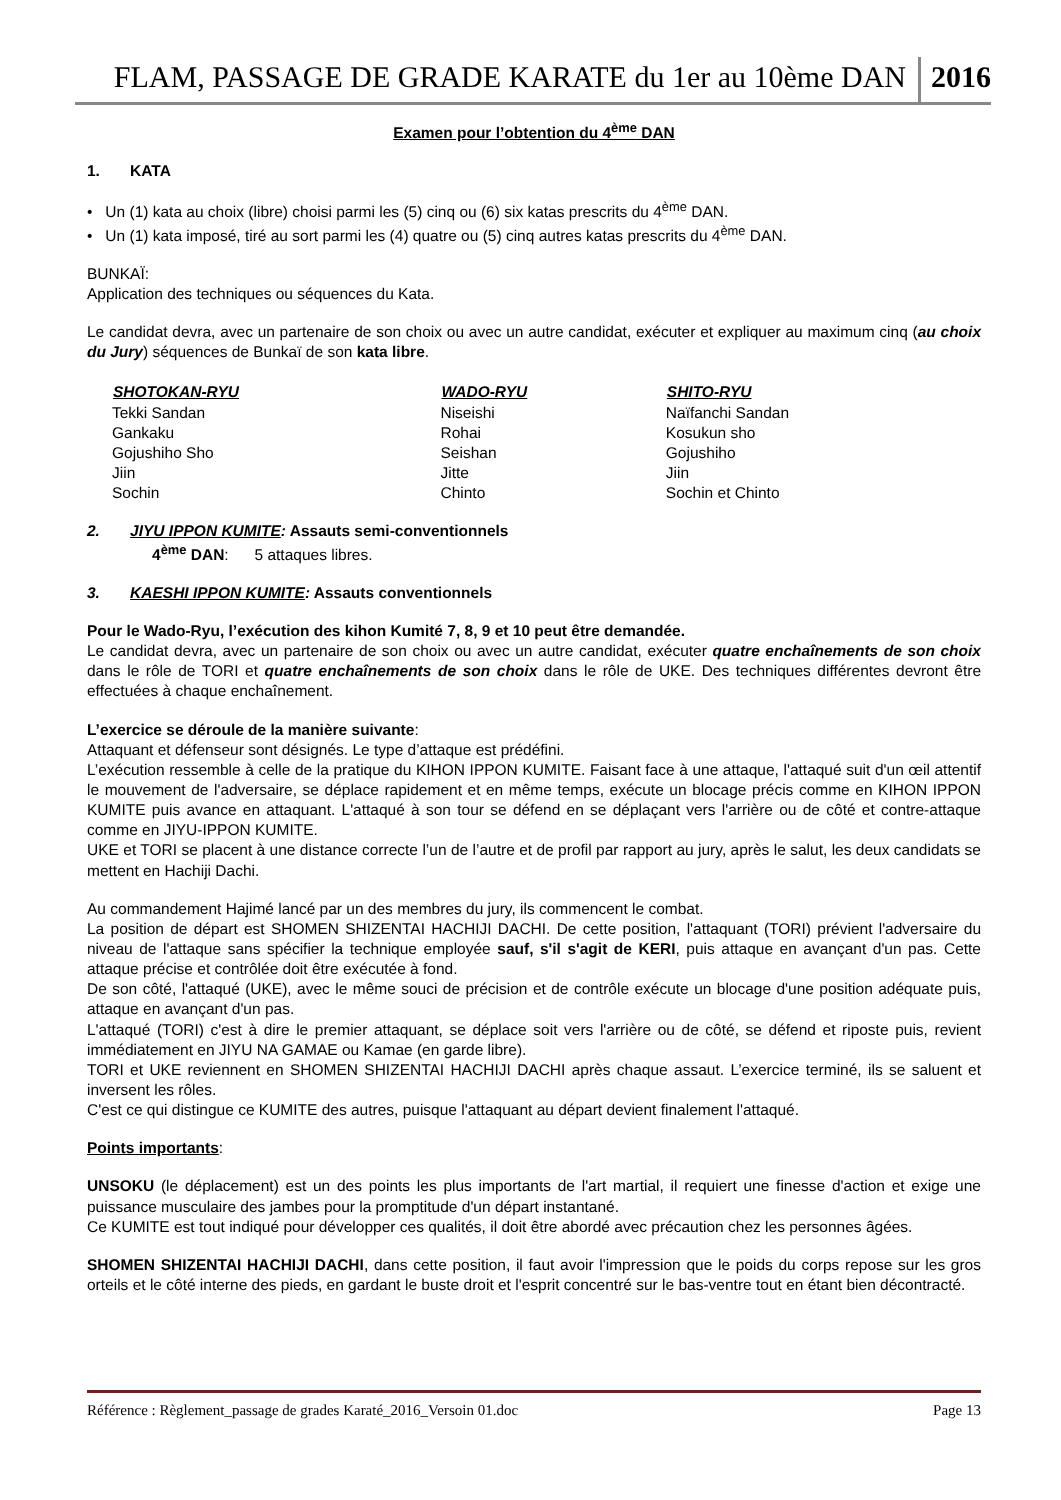FLAM, PASSAGE DE GRADE KARATE du 1er au 10ème DAN 2016
Examen pour l’obtention du 4<sup>ème</sup> DAN
1. KATA
• Un (1) kata au choix (libre) choisi parmi les (5) cinq ou (6) six katas prescrits du 4<sup>ème</sup> DAN.
• Un (1) kata imposé, tiré au sort parmi les (4) quatre ou (5) cinq autres katas prescrits du 4<sup>ème</sup> DAN.
BUNKAÏ:
Application des techniques ou séquences du Kata.
Le candidat devra, avec un partenaire de son choix ou avec un autre candidat, exécuter et expliquer au maximum cinq (au choix du Jury) séquences de Bunkaï de son kata libre.
| SHOTOKAN-RYU | WADO-RYU | SHITO-RYU |
| --- | --- | --- |
| Tekki Sandan | Niseishi | Naïfanchi Sandan |
| Gankaku | Rohai | Kosukun sho |
| Gojushiho Sho | Seishan | Gojushiho |
| Jiin | Jitte | Jiin |
| Sochin | Chinto | Sochin et Chinto |
2. JIYU IPPON KUMITE: Assauts semi-conventionnels
4<sup>ème</sup> DAN: 5 attaques libres.
3. KAESHI IPPON KUMITE: Assauts conventionnels
Pour le Wado-Ryu, l’exécution des kihon Kumité 7, 8, 9 et 10 peut être demandée.
Le candidat devra, avec un partenaire de son choix ou avec un autre candidat, exécuter quatre enchaînements de son choix dans le rôle de TORI et quatre enchaînements de son choix dans le rôle de UKE. Des techniques différentes devront être effectuées à chaque enchaînement.
L’exercice se déroule de la manière suivante:
Attaquant et défenseur sont désignés. Le type d’attaque est prédéfini.
L’exécution ressemble à celle de la pratique du KIHON IPPON KUMITE. Faisant face à une attaque, l'attaqué suit d'un œil attentif le mouvement de l'adversaire, se déplace rapidement et en même temps, exécute un blocage précis comme en KIHON IPPON KUMITE puis avance en attaquant. L'attaqué à son tour se défend en se déplaçant vers l'arrière ou de côté et contre-attaque comme en JIYU-IPPON KUMITE.
UKE et TORI se placent à une distance correcte l’un de l’autre et de profil par rapport au jury, après le salut, les deux candidats se mettent en Hachiji Dachi.
Au commandement Hajimé lancé par un des membres du jury, ils commencent le combat.
La position de départ est SHOMEN SHIZENTAI HACHIJI DACHI. De cette position, l'attaquant (TORI) prévient l'adversaire du niveau de l'attaque sans spécifier la technique employée sauf, s'il s'agit de KERI, puis attaque en avançant d'un pas. Cette attaque précise et contrôlée doit être exécutée à fond.
De son côté, l'attaqué (UKE), avec le même souci de précision et de contrôle exécute un blocage d'une position adéquate puis, attaque en avançant d'un pas.
L'attaqué (TORI) c'est à dire le premier attaquant, se déplace soit vers l'arrière ou de côté, se défend et riposte puis, revient immédiatement en JIYU NA GAMAE ou Kamae (en garde libre).
TORI et UKE reviennent en SHOMEN SHIZENTAI HACHIJI DACHI après chaque assaut. L’exercice terminé, ils se saluent et inversent les rôles.
C'est ce qui distingue ce KUMITE des autres, puisque l'attaquant au départ devient finalement l'attaqué.
Points importants:
UNSOKU (le déplacement) est un des points les plus importants de l'art martial, il requiert une finesse d'action et exige une puissance musculaire des jambes pour la promptitude d'un départ instantané.
Ce KUMITE est tout indiqué pour développer ces qualités, il doit être abordé avec précaution chez les personnes âgées.
SHOMEN SHIZENTAI HACHIJI DACHI, dans cette position, il faut avoir l'impression que le poids du corps repose sur les gros orteils et le côté interne des pieds, en gardant le buste droit et l'esprit concentré sur le bas-ventre tout en étant bien décontracté.
Référence : Règlement_passage de grades Karaté_2016_Versoin 01.doc Page 13